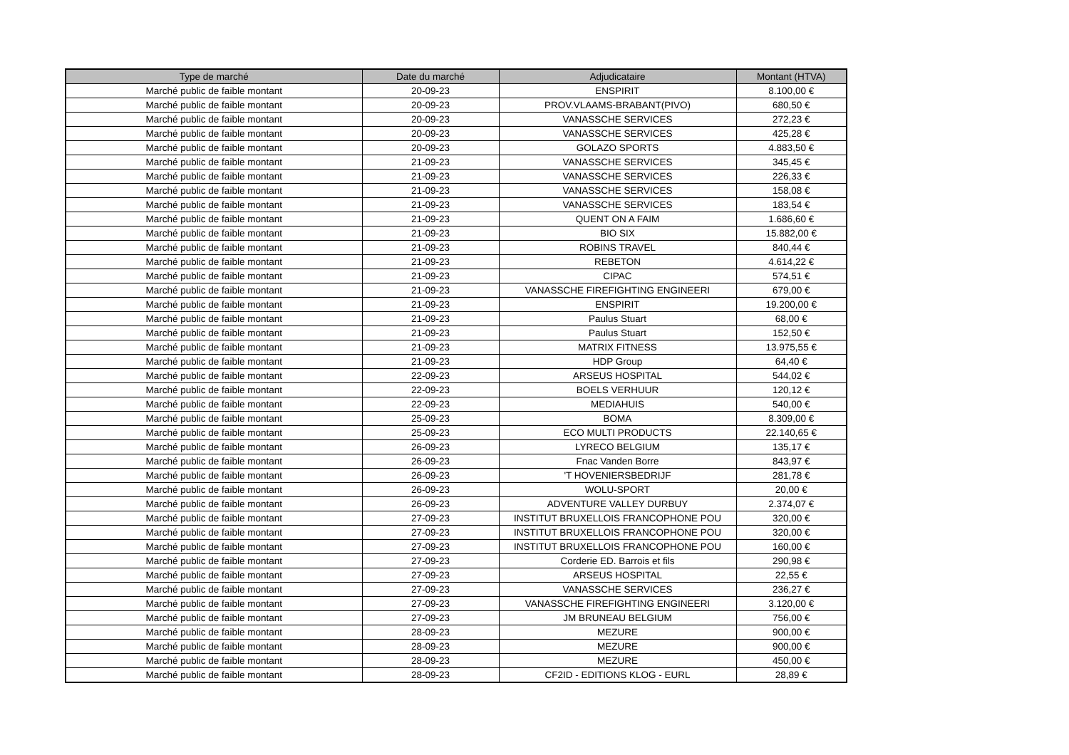| Type de marché | Date du marché | Adjudicataire | Montant (HTVA) |
| --- | --- | --- | --- |
| Marché public de faible montant | 20-09-23 | ENSPIRIT | 8.100,00 € |
| Marché public de faible montant | 20-09-23 | PROV.VLAAMS-BRABANT(PIVO) | 680,50 € |
| Marché public de faible montant | 20-09-23 | VANASSCHE SERVICES | 272,23 € |
| Marché public de faible montant | 20-09-23 | VANASSCHE SERVICES | 425,28 € |
| Marché public de faible montant | 20-09-23 | GOLAZO SPORTS | 4.883,50 € |
| Marché public de faible montant | 21-09-23 | VANASSCHE SERVICES | 345,45 € |
| Marché public de faible montant | 21-09-23 | VANASSCHE SERVICES | 226,33 € |
| Marché public de faible montant | 21-09-23 | VANASSCHE SERVICES | 158,08 € |
| Marché public de faible montant | 21-09-23 | VANASSCHE SERVICES | 183,54 € |
| Marché public de faible montant | 21-09-23 | QUENT ON A FAIM | 1.686,60 € |
| Marché public de faible montant | 21-09-23 | BIO SIX | 15.882,00 € |
| Marché public de faible montant | 21-09-23 | ROBINS TRAVEL | 840,44 € |
| Marché public de faible montant | 21-09-23 | REBETON | 4.614,22 € |
| Marché public de faible montant | 21-09-23 | CIPAC | 574,51 € |
| Marché public de faible montant | 21-09-23 | VANASSCHE FIREFIGHTING ENGINEERI | 679,00 € |
| Marché public de faible montant | 21-09-23 | ENSPIRIT | 19.200,00 € |
| Marché public de faible montant | 21-09-23 | Paulus Stuart | 68,00 € |
| Marché public de faible montant | 21-09-23 | Paulus Stuart | 152,50 € |
| Marché public de faible montant | 21-09-23 | MATRIX FITNESS | 13.975,55 € |
| Marché public de faible montant | 21-09-23 | HDP Group | 64,40 € |
| Marché public de faible montant | 22-09-23 | ARSEUS HOSPITAL | 544,02 € |
| Marché public de faible montant | 22-09-23 | BOELS VERHUUR | 120,12 € |
| Marché public de faible montant | 22-09-23 | MEDIAHUIS | 540,00 € |
| Marché public de faible montant | 25-09-23 | BOMA | 8.309,00 € |
| Marché public de faible montant | 25-09-23 | ECO MULTI PRODUCTS | 22.140,65 € |
| Marché public de faible montant | 26-09-23 | LYRECO BELGIUM | 135,17 € |
| Marché public de faible montant | 26-09-23 | Fnac Vanden Borre | 843,97 € |
| Marché public de faible montant | 26-09-23 | 'T HOVENIERSBEDRIJF | 281,78 € |
| Marché public de faible montant | 26-09-23 | WOLU-SPORT | 20,00 € |
| Marché public de faible montant | 26-09-23 | ADVENTURE VALLEY DURBUY | 2.374,07 € |
| Marché public de faible montant | 27-09-23 | INSTITUT BRUXELLOIS FRANCOPHONE POU | 320,00 € |
| Marché public de faible montant | 27-09-23 | INSTITUT BRUXELLOIS FRANCOPHONE POU | 320,00 € |
| Marché public de faible montant | 27-09-23 | INSTITUT BRUXELLOIS FRANCOPHONE POU | 160,00 € |
| Marché public de faible montant | 27-09-23 | Corderie ED. Barrois et fils | 290,98 € |
| Marché public de faible montant | 27-09-23 | ARSEUS HOSPITAL | 22,55 € |
| Marché public de faible montant | 27-09-23 | VANASSCHE SERVICES | 236,27 € |
| Marché public de faible montant | 27-09-23 | VANASSCHE FIREFIGHTING ENGINEERI | 3.120,00 € |
| Marché public de faible montant | 27-09-23 | JM BRUNEAU BELGIUM | 756,00 € |
| Marché public de faible montant | 28-09-23 | MEZURE | 900,00 € |
| Marché public de faible montant | 28-09-23 | MEZURE | 900,00 € |
| Marché public de faible montant | 28-09-23 | MEZURE | 450,00 € |
| Marché public de faible montant | 28-09-23 | CF2ID - EDITIONS KLOG - EURL | 28,89 € |